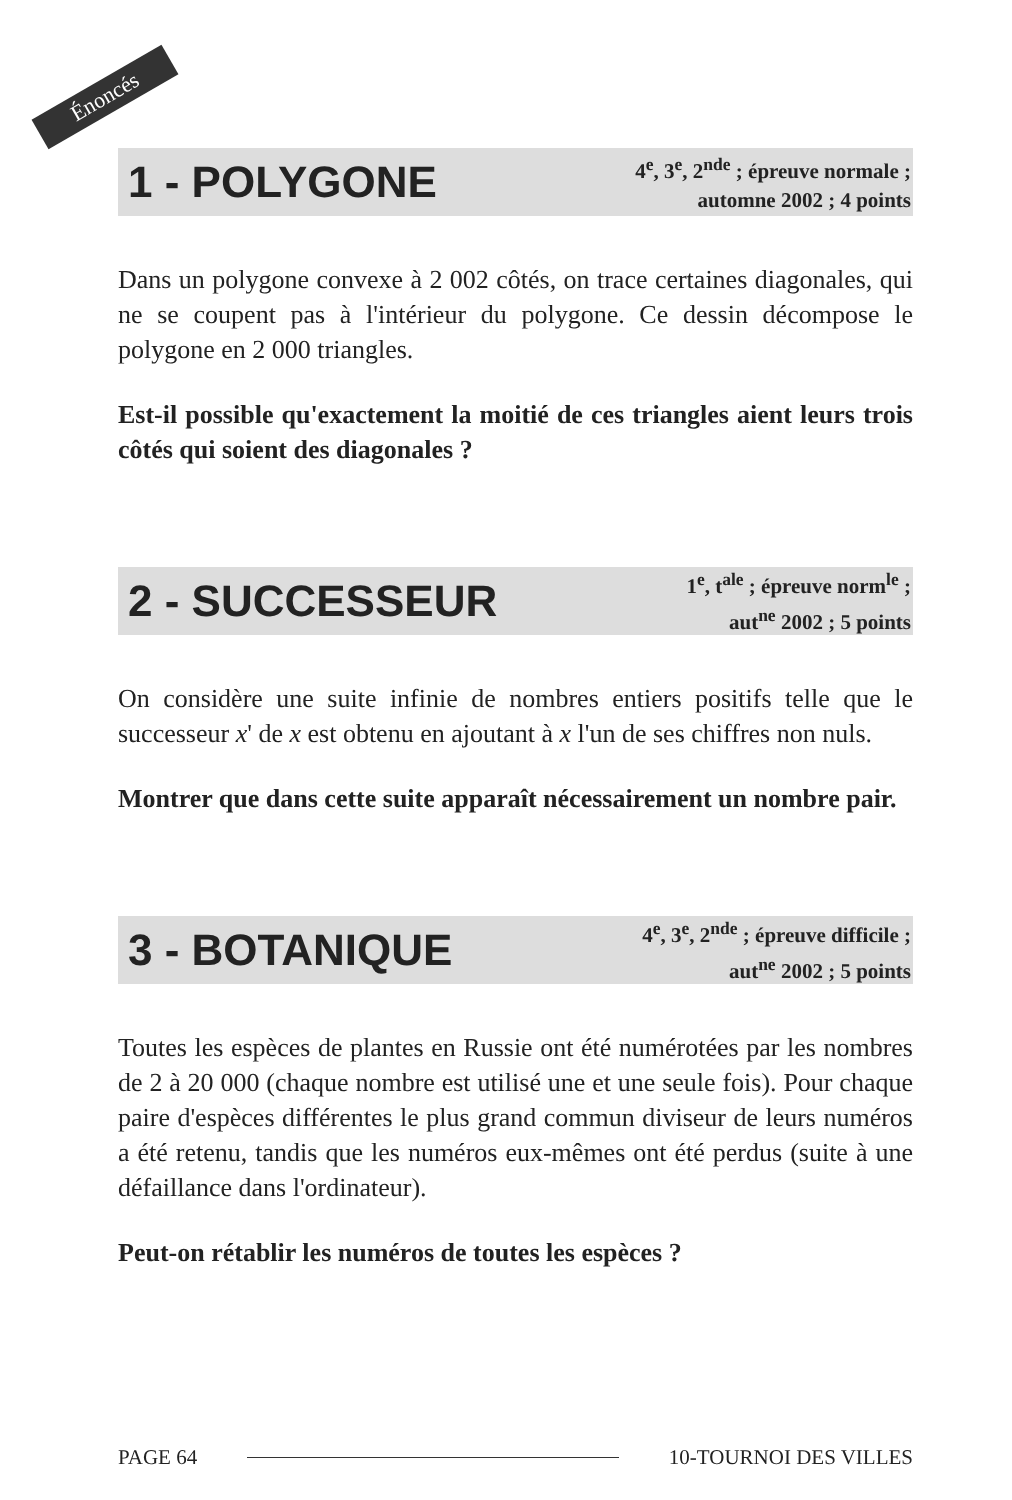Énoncés
1 - POLYGONE
4<sup>e</sup>, 3<sup>e</sup>, 2<sup>nde</sup> ; épreuve normale ;
automne 2002 ; 4 points
Dans un polygone convexe à 2 002 côtés, on trace certaines diagonales, qui ne se coupent pas à l'intérieur du polygone. Ce dessin décompose le polygone en 2 000 triangles.
Est-il possible qu'exactement la moitié de ces triangles aient leurs trois côtés qui soient des diagonales ?
2 - SUCCESSEUR
1<sup>e</sup>, t<sup>ale</sup> ; épreuve norm<sup>le</sup> ;
aut<sup>ne</sup> 2002 ; 5 points
On considère une suite infinie de nombres entiers positifs telle que le successeur x' de x est obtenu en ajoutant à x l'un de ses chiffres non nuls.
Montrer que dans cette suite apparaît nécessairement un nombre pair.
3 - BOTANIQUE
4<sup>e</sup>, 3<sup>e</sup>, 2<sup>nde</sup> ; épreuve difficile ;
aut<sup>ne</sup> 2002 ; 5 points
Toutes les espèces de plantes en Russie ont été numérotées par les nombres de 2 à 20 000 (chaque nombre est utilisé une et une seule fois). Pour chaque paire d'espèces différentes le plus grand commun diviseur de leurs numéros a été retenu, tandis que les numéros eux-mêmes ont été perdus (suite à une défaillance dans l'ordinateur).
Peut-on rétablir les numéros de toutes les espèces ?
PAGE 64 10-TOURNOI DES VILLES